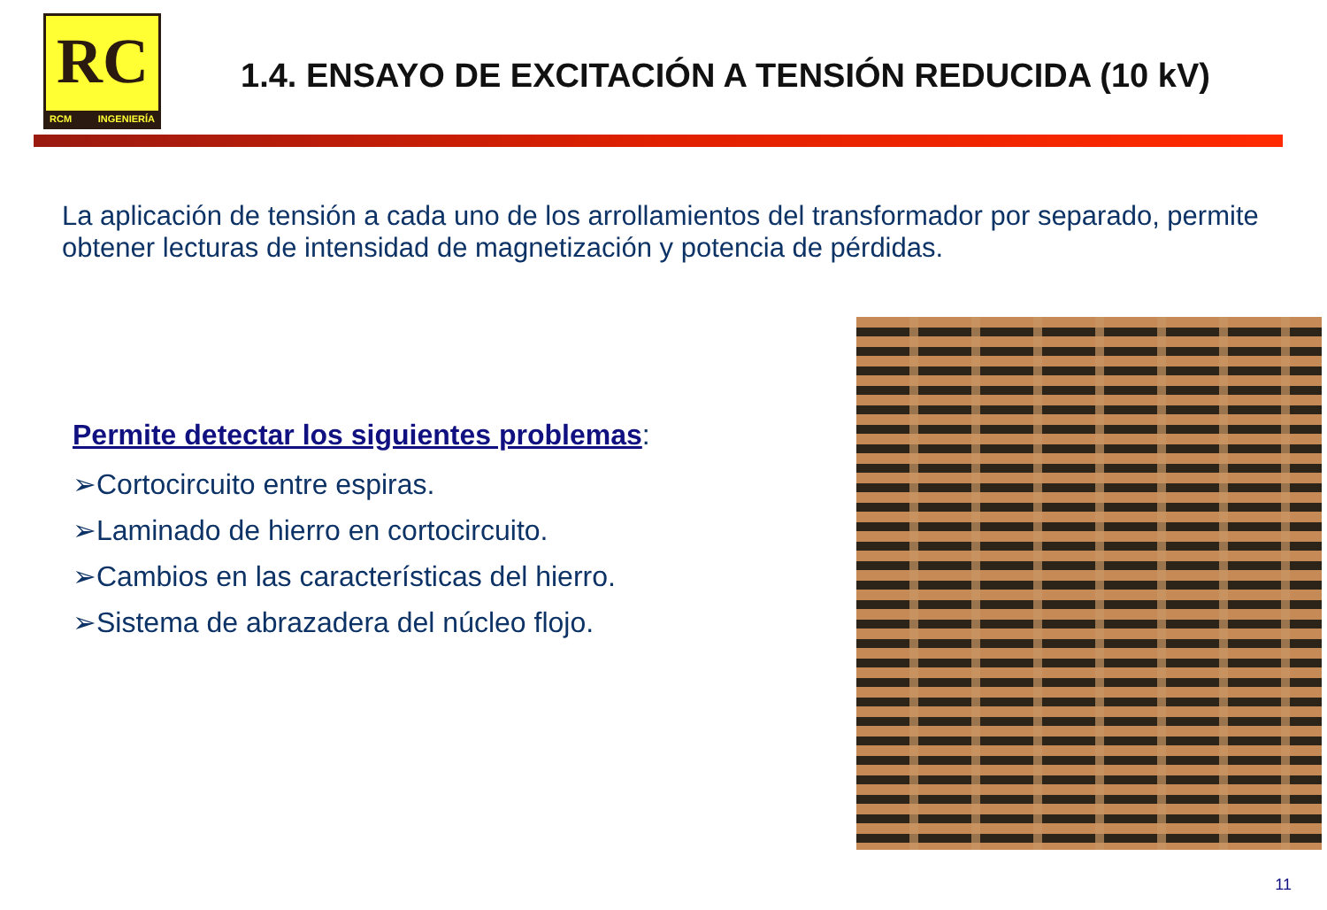RC
RCM INGENIERÍA
1.4. ENSAYO DE EXCITACIÓN A TENSIÓN REDUCIDA (10 kV)
La aplicación de tensión a cada uno de los arrollamientos del transformador por separado, permite obtener lecturas de intensidad de magnetización y potencia de pérdidas.
Permite detectar los siguientes problemas:
➢Cortocircuito entre espiras.
➢Laminado de hierro en cortocircuito.
➢Cambios en las características del hierro.
➢Sistema de abrazadera del núcleo flojo.
11